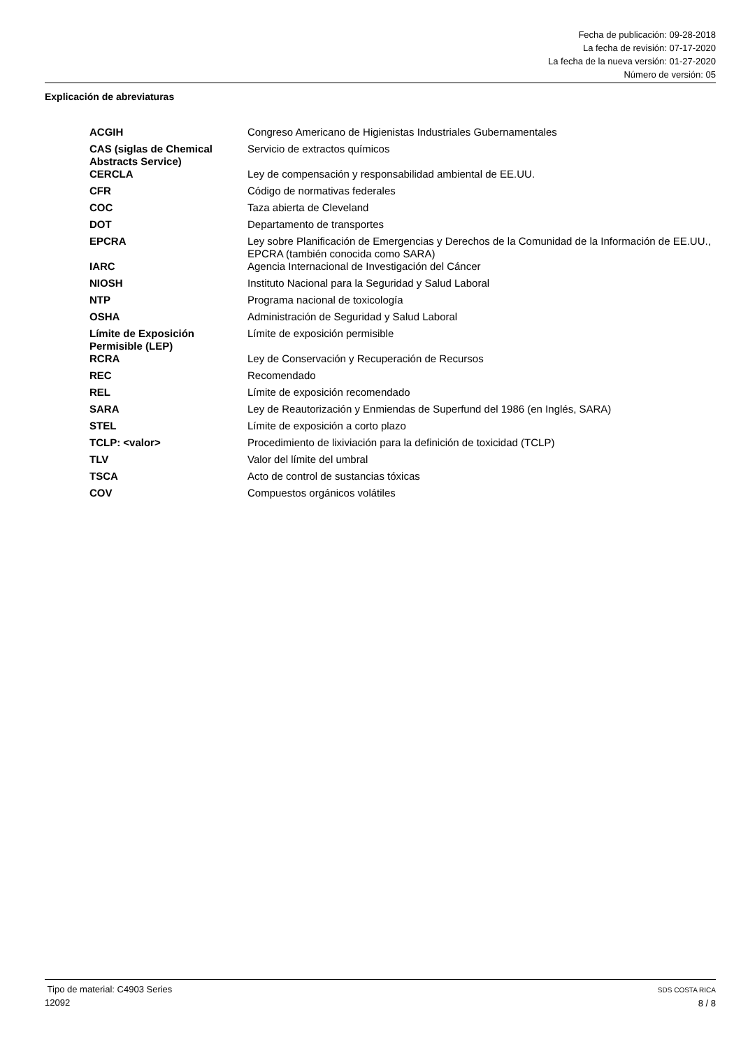Fecha de publicación: 09-28-2018
La fecha de revisión: 07-17-2020
La fecha de la nueva versión: 01-27-2020
Número de versión: 05
Explicación de abreviaturas
| ACGIH | Congreso Americano de Higienistas Industriales Gubernamentales |
| CAS (siglas de Chemical Abstracts Service) | Servicio de extractos químicos |
| CERCLA | Ley de compensación y responsabilidad ambiental de EE.UU. |
| CFR | Código de normativas federales |
| COC | Taza abierta de Cleveland |
| DOT | Departamento de transportes |
| EPCRA | Ley sobre Planificación de Emergencias y Derechos de la Comunidad de la Información de EE.UU., EPCRA (también conocida como SARA) |
| IARC | Agencia Internacional de Investigación del Cáncer |
| NIOSH | Instituto Nacional para la Seguridad y Salud Laboral |
| NTP | Programa nacional de toxicología |
| OSHA | Administración de Seguridad y Salud Laboral |
| Límite de Exposición Permisible (LEP) | Límite de exposición permisible |
| RCRA | Ley de Conservación y Recuperación de Recursos |
| REC | Recomendado |
| REL | Límite de exposición recomendado |
| SARA | Ley de Reautorización y Enmiendas de Superfund del 1986 (en Inglés, SARA) |
| STEL | Límite de exposición a corto plazo |
| TCLP: <valor> | Procedimiento de lixiviación para la definición de toxicidad (TCLP) |
| TLV | Valor del límite del umbral |
| TSCA | Acto de control de sustancias tóxicas |
| COV | Compuestos orgánicos volátiles |
Tipo de material: C4903 Series
12092
SDS COSTA RICA
8 / 8